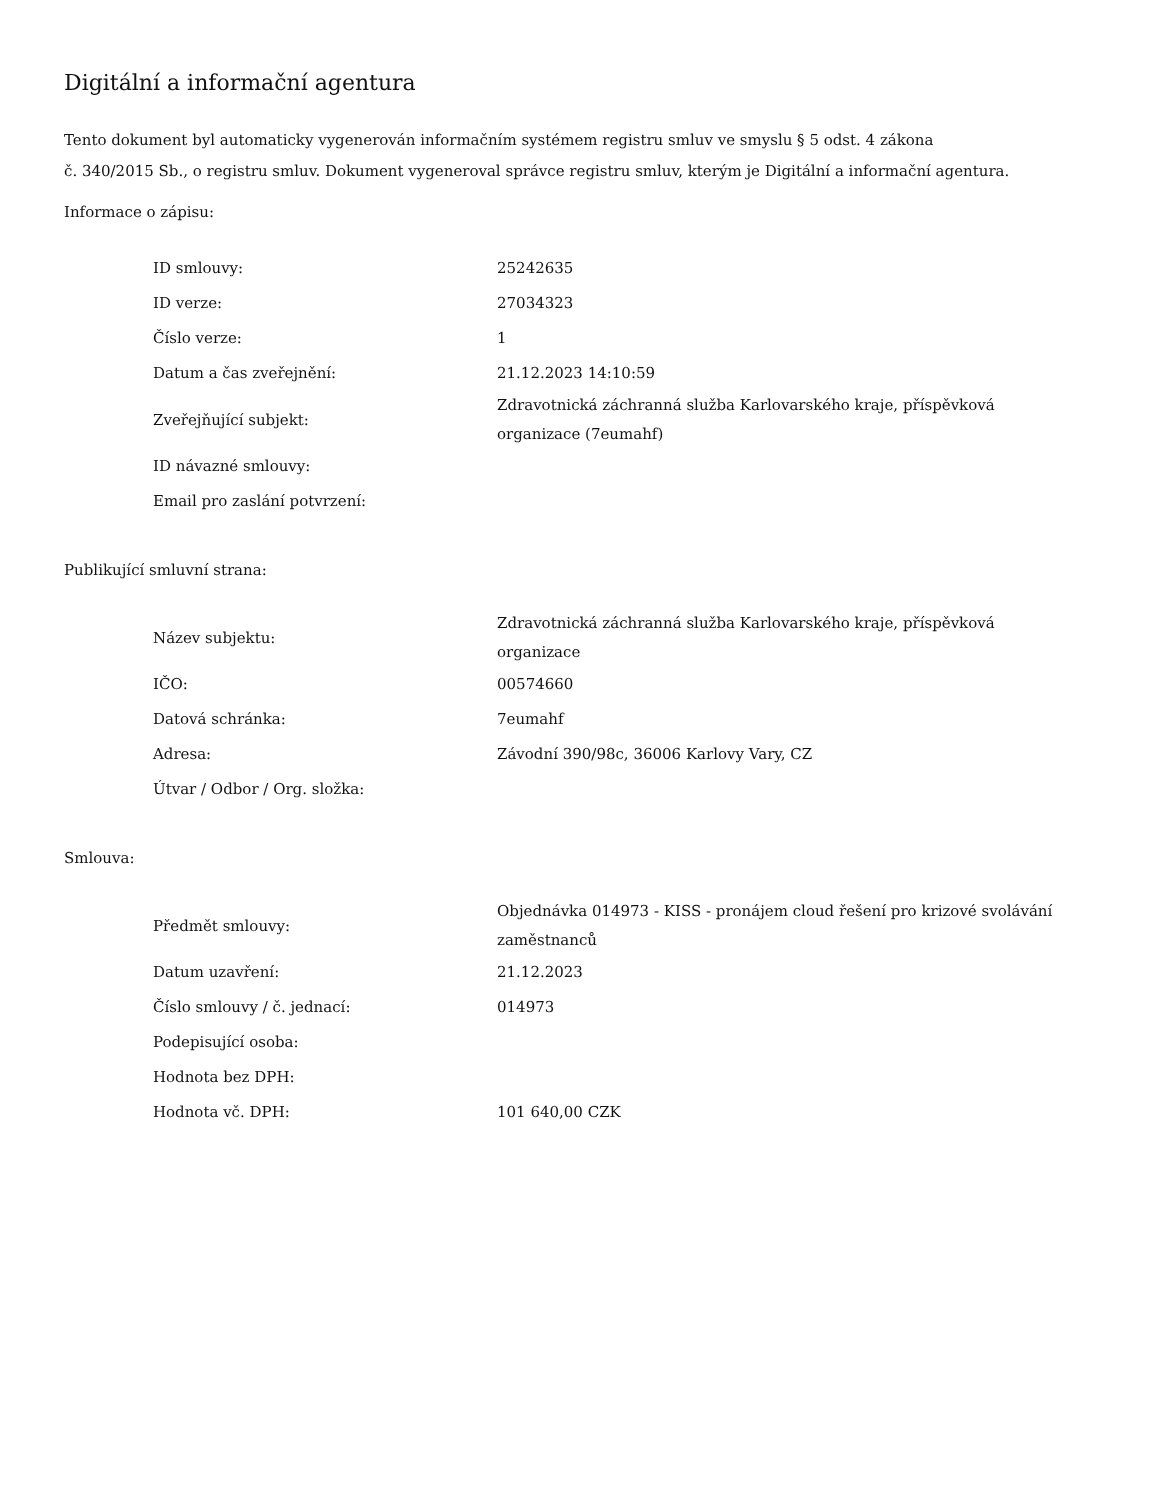Digitální a informační agentura
Tento dokument byl automaticky vygenerován informačním systémem registru smluv ve smyslu § 5 odst. 4 zákona
č. 340/2015 Sb., o registru smluv. Dokument vygeneroval správce registru smluv, kterým je Digitální a informační agentura.
Informace o zápisu:
| ID smlouvy: | 25242635 |
| ID verze: | 27034323 |
| Číslo verze: | 1 |
| Datum a čas zveřejnění: | 21.12.2023 14:10:59 |
| Zveřejňující subjekt: | Zdravotnická záchranná služba Karlovarského kraje, příspěvková organizace (7eumahf) |
| ID návazné smlouvy: | |
| Email pro zaslání potvrzení: | |
Publikující smluvní strana:
| Název subjektu: | Zdravotnická záchranná služba Karlovarského kraje, příspěvková organizace |
| IČO: | 00574660 |
| Datová schránka: | 7eumahf |
| Adresa: | Závodní 390/98c, 36006 Karlovy Vary, CZ |
| Útvar / Odbor / Org. složka: | |
Smlouva:
| Předmět smlouvy: | Objednávka 014973 - KISS - pronájem cloud řešení pro krizové svolávání zaměstnanců |
| Datum uzavření: | 21.12.2023 |
| Číslo smlouvy / č. jednací: | 014973 |
| Podepisující osoba: | |
| Hodnota bez DPH: | |
| Hodnota vč. DPH: | 101 640,00 CZK |